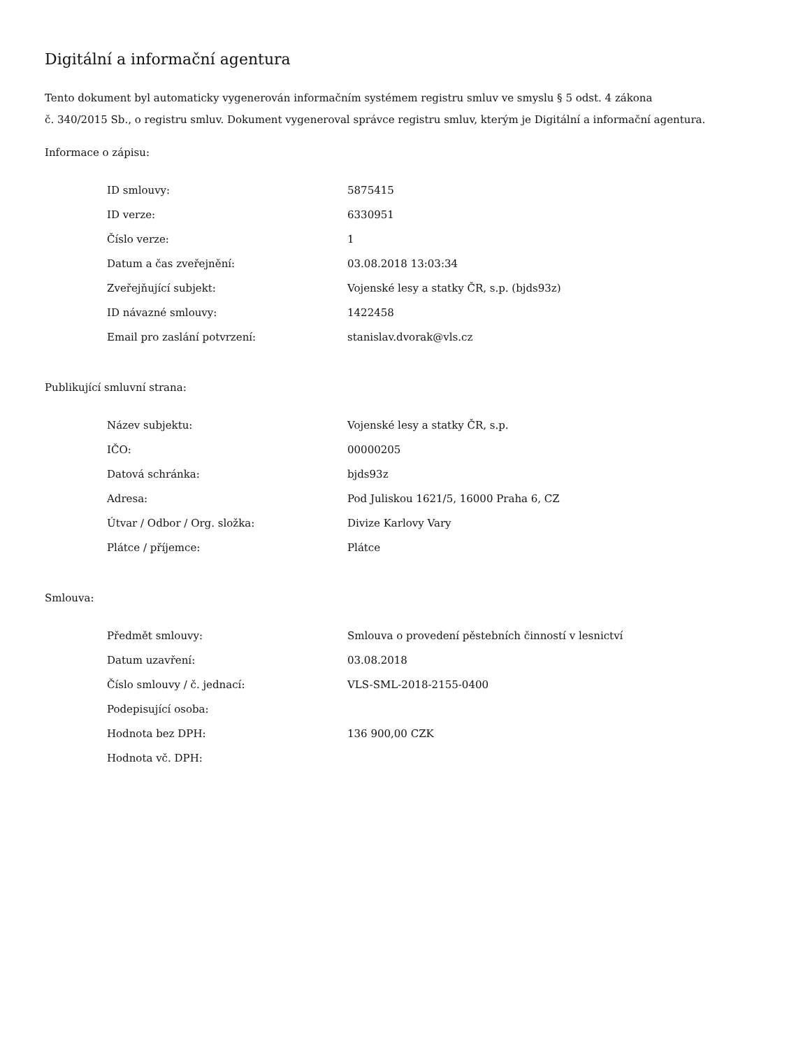Digitální a informační agentura
Tento dokument byl automaticky vygenerován informačním systémem registru smluv ve smyslu § 5 odst. 4 zákona
č. 340/2015 Sb., o registru smluv. Dokument vygeneroval správce registru smluv, kterým je Digitální a informační agentura.
Informace o zápisu:
| ID smlouvy: | 5875415 |
| ID verze: | 6330951 |
| Číslo verze: | 1 |
| Datum a čas zveřejnění: | 03.08.2018 13:03:34 |
| Zveřejňující subjekt: | Vojenské lesy a statky ČR, s.p. (bjds93z) |
| ID návazné smlouvy: | 1422458 |
| Email pro zaslání potvrzení: | stanislav.dvorak@vls.cz |
Publikující smluvní strana:
| Název subjektu: | Vojenské lesy a statky ČR, s.p. |
| IČO: | 00000205 |
| Datová schránka: | bjds93z |
| Adresa: | Pod Juliskou 1621/5, 16000 Praha 6, CZ |
| Útvar / Odbor / Org. složka: | Divize Karlovy Vary |
| Plátce / příjemce: | Plátce |
Smlouva:
| Předmět smlouvy: | Smlouva o provedení pěstebních činností v lesnictví |
| Datum uzavření: | 03.08.2018 |
| Číslo smlouvy / č. jednací: | VLS-SML-2018-2155-0400 |
| Podepisující osoba: | |
| Hodnota bez DPH: | 136 900,00 CZK |
| Hodnota vč. DPH: | |